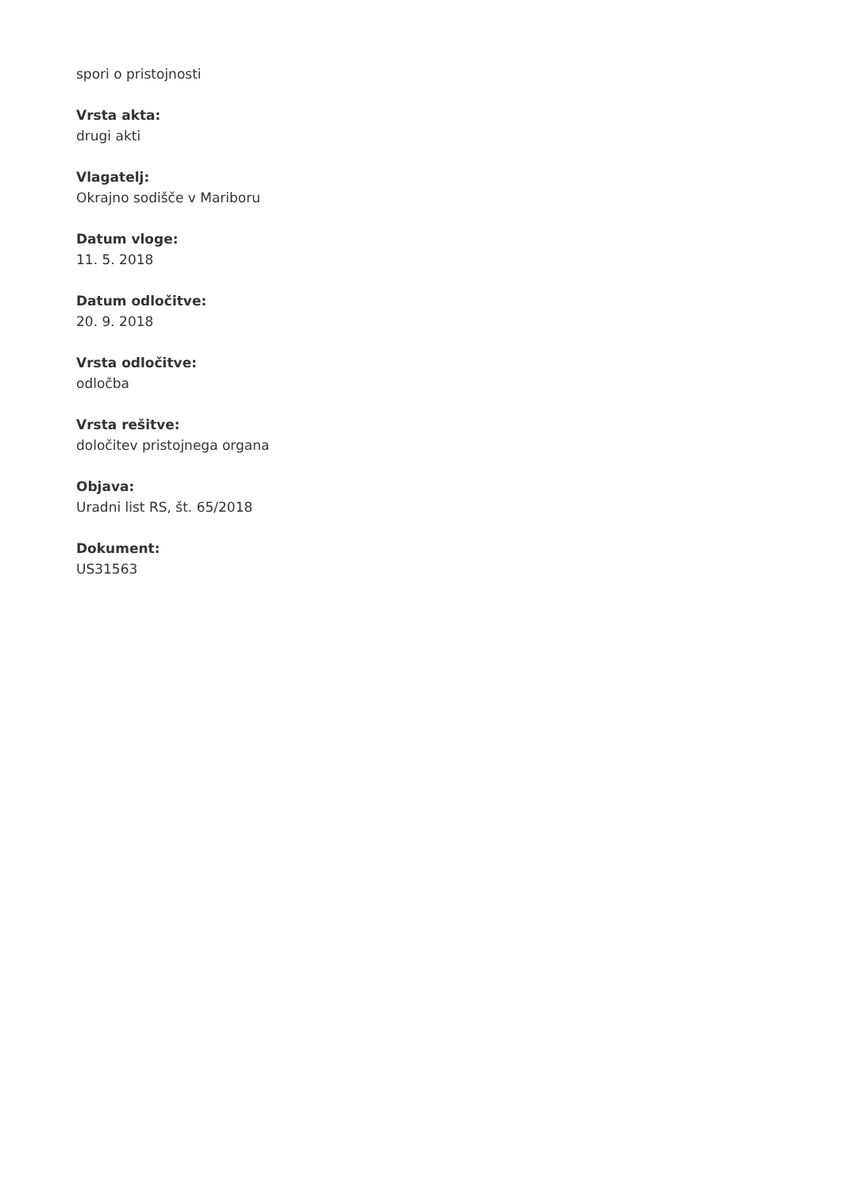spori o pristojnosti
Vrsta akta:
drugi akti
Vlagatelj:
Okrajno sodišče v Mariboru
Datum vloge:
11. 5. 2018
Datum odločitve:
20. 9. 2018
Vrsta odločitve:
odločba
Vrsta rešitve:
določitev pristojnega organa
Objava:
Uradni list RS, št. 65/2018
Dokument:
US31563